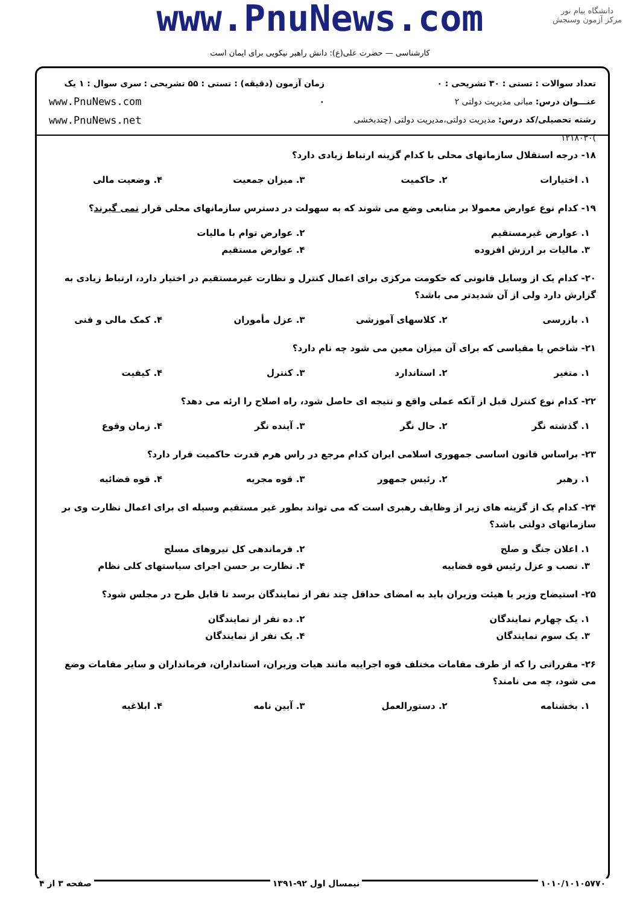www.PnuNews.com
دانشگاه پیام نور
مرکز آزمون وسنجش
کارشناسی — حضرت علی(ع): دانش راهبر نیکویی برای ایمان است
تعداد سوالات : تستی : ۳۰ تشریحی : ۰
عنـــوان درس: مبانی مدیریت دولتی ۲
رشته تحصیلی/کد درس: مدیریت دولتی،مدیریت دولتی (چندبخشی )۱۲۱۸۰۳۰
زمان آزمون (دقیقه) : تستی : ۵۵ تشریحی : ۰
سری سوال : ۱ یک
www.PnuNews.com
www.PnuNews.net
۱۸- درجه استقلال سازمانهای محلی با کدام گزینه ارتباط زیادی دارد؟
| ۱. اختیارات | ۲. حاکمیت | ۳. میزان جمعیت | ۴. وضعیت مالی |
۱۹- کدام نوع عوارض معمولا بر منابعی وضع می شوند که به سهولت در دسترس سازمانهای محلی قرار نمی گیرند؟
| ۱. عوارض غیرمستقیم | ۲. عوارض توام با مالیات |
| ۳. مالیات بر ارزش افزوده | ۴. عوارض مستقیم |
۲۰- کدام یک از وسایل قانونی که حکومت مرکزی برای اعمال کنترل و نظارت غیرمستقیم در اختیار دارد، ارتباط زیادی به گزارش دارد ولی از آن شدیدتر می باشد؟
| ۱. بازرسی | ۲. کلاسهای آموزشی | ۳. عزل مأموران | ۴. کمک مالی و فنی |
۲۱- شاخص یا مقیاسی که برای آن میزان معین می شود چه نام دارد؟
| ۱. متغیر | ۲. استاندارد | ۳. کنترل | ۴. کیفیت |
۲۲- کدام نوع کنترل قبل از آنکه عملی واقع و نتیجه ای حاصل شود، راه اصلاح را ارئه می دهد؟
| ۱. گذشته نگر | ۲. حال نگر | ۳. آینده نگر | ۴. زمان وقوع |
۲۳- براساس قانون اساسی جمهوری اسلامی ایران کدام مرجع در راس هرم قدرت حاکمیت قرار دارد؟
| ۱. رهبر | ۲. رئیس جمهور | ۳. قوه مجریه | ۴. قوه قضائیه |
۲۴- کدام یک از گزینه های زیر از وظایف رهبری است که می تواند بطور غیر مستقیم وسیله ای برای اعمال نظارت وی بر سازمانهای دولتی باشد؟
| ۱. اعلان جنگ و صلح | ۲. فرماندهی کل نیروهای مسلح |
| ۳. نصب و عزل رئیس قوه قضاییه | ۴. نظارت بر حسن اجرای سیاستهای کلی نظام |
۲۵- استیضاح وزیر یا هیئت وزیران باید به امضای حداقل چند نفر از نمایندگان برسد تا قابل طرح در مجلس شود؟
| ۱. یک چهارم نمایندگان | ۲. ده نفر از نمایندگان |
| ۳. یک سوم نمایندگان | ۴. یک نفر از نمایندگان |
۲۶- مقرراتی را که از طرف مقامات مختلف قوه اجراییه مانند هیات وزیران، استانداران، فرمانداران و سایر مقامات وضع می شود، چه می نامند؟
| ۱. بخشنامه | ۲. دستورالعمل | ۳. آیین نامه | ۴. ابلاغیه |
۱۰۱۰/۱۰۱۰۵۷۷۰ نیمسال اول ۹۲-۱۳۹۱ صفحه ۳ از ۴